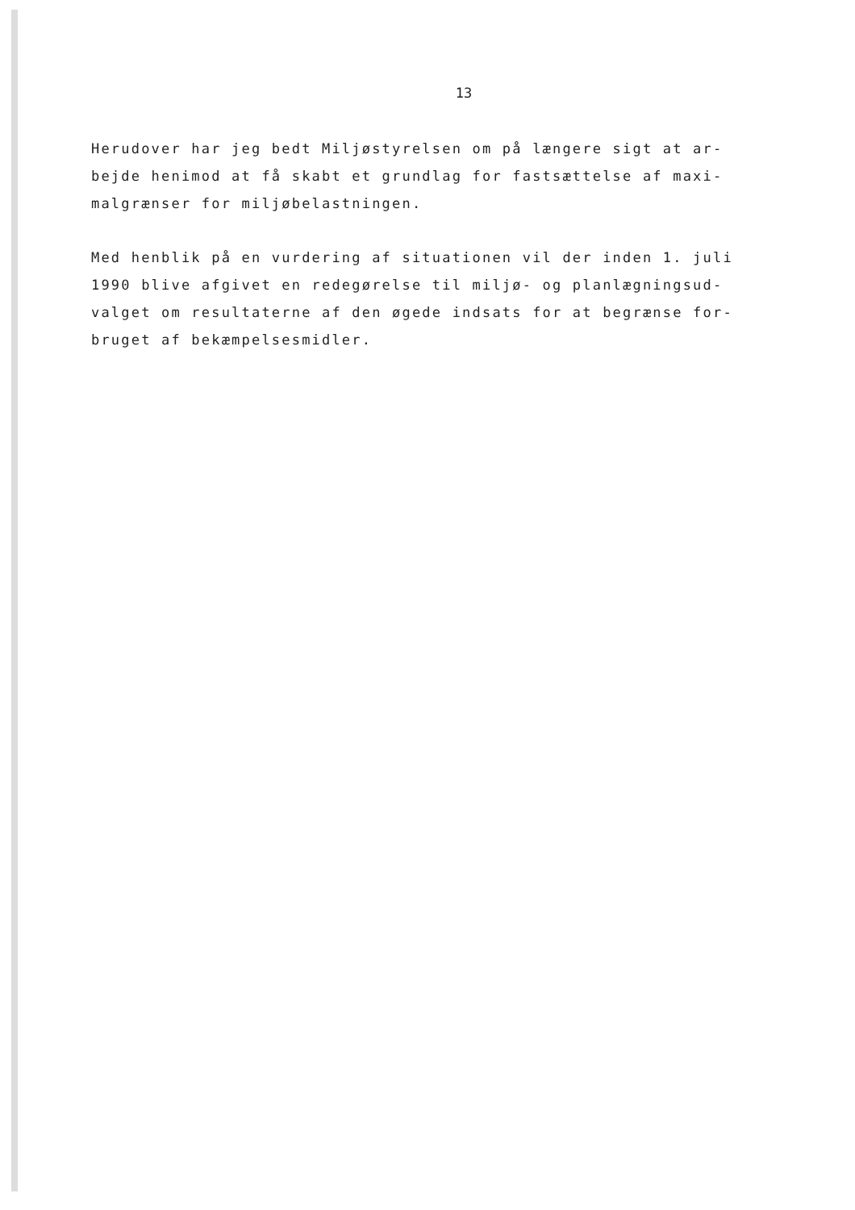13
Herudover har jeg bedt Miljøstyrelsen om på længere sigt at ar-
bejde henimod at få skabt et grundlag for fastsættelse af maxi-
malgrænser for miljøbelastningen.
Med henblik på en vurdering af situationen vil der inden 1. juli
1990 blive afgivet en redegørelse til miljø- og planlægningsud-
valget om resultaterne af den øgede indsats for at begrænse for-
bruget af bekæmpelsesmidler.